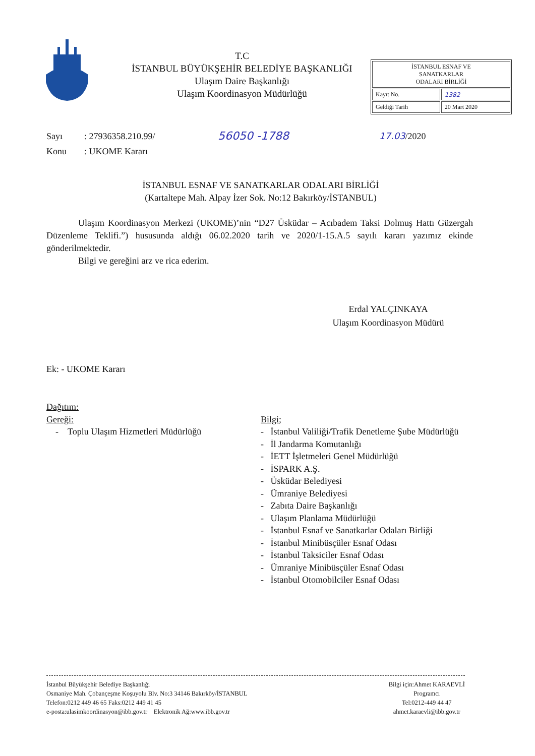T.C
İSTANBUL BÜYÜKŞEHİR BELEDİYE BAŞKANLIĞI
Ulaşım Daire Başkanlığı
Ulaşım Koordinasyon Müdürlüğü
| İSTANBUL ESNAF VE SANATKARLAR ODALARI BİRLİĞİ | |
| Kayıt No. | 1382 |
| Geldiği Tarih | 20 Mart 2020 |
Sayı: 27936358.210.99/ 56050 -1788 17.03/2020
Konu: UKOME Kararı
İSTANBUL ESNAF VE SANATKARLAR ODALARI BİRLİĞİ
(Kartaltepe Mah. Alpay İzer Sok. No:12 Bakırköy/İSTANBUL)
Ulaşım Koordinasyon Merkezi (UKOME)’nin “D27 Üsküdar – Acıbadem Taksi Dolmuş Hattı Güzergah Düzenleme Teklifi.”) hususunda aldığı 06.02.2020 tarih ve 2020/1-15.A.5 sayılı kararı yazımız ekinde gönderilmektedir.
Bilgi ve gereğini arz ve rica ederim.
Erdal YALÇINKAYA
Ulaşım Koordinasyon Müdürü
Ek: - UKOME Kararı
Dağıtım:
Gereği:
- Toplu Ulaşım Hizmetleri Müdürlüğü
Bilgi;
- İstanbul Valiliği/Trafik Denetleme Şube Müdürlüğü
- İl Jandarma Komutanlığı
- İETT İşletmeleri Genel Müdürlüğü
- İSPARK A.Ş.
- Üsküdar Belediyesi
- Ümraniye Belediyesi
- Zabıta Daire Başkanlığı
- Ulaşım Planlama Müdürlüğü
- İstanbul Esnaf ve Sanatkarlar Odaları Birliği
- İstanbul Minibüsçüler Esnaf Odası
- İstanbul Taksiciler Esnaf Odası
- Ümraniye Minibüsçüler Esnaf Odası
- İstanbul Otomobilciler Esnaf Odası
İstanbul Büyükşehir Belediye Başkanlığı
Osmaniye Mah. Çobançeşme Koşuyolu Blv. No:3 34146 Bakırköy/İSTANBUL
Telefon:0212 449 46 65 Faks:0212 449 41 45
e-posta:ulasimkoordinasyon@ibb.gov.tr Elektronik Ağ:www.ibb.gov.tr
Bilgi için:Ahmet KARAEVLİ
Programcı
Tel:0212-449 44 47
ahmet.karaevli@ibb.gov.tr